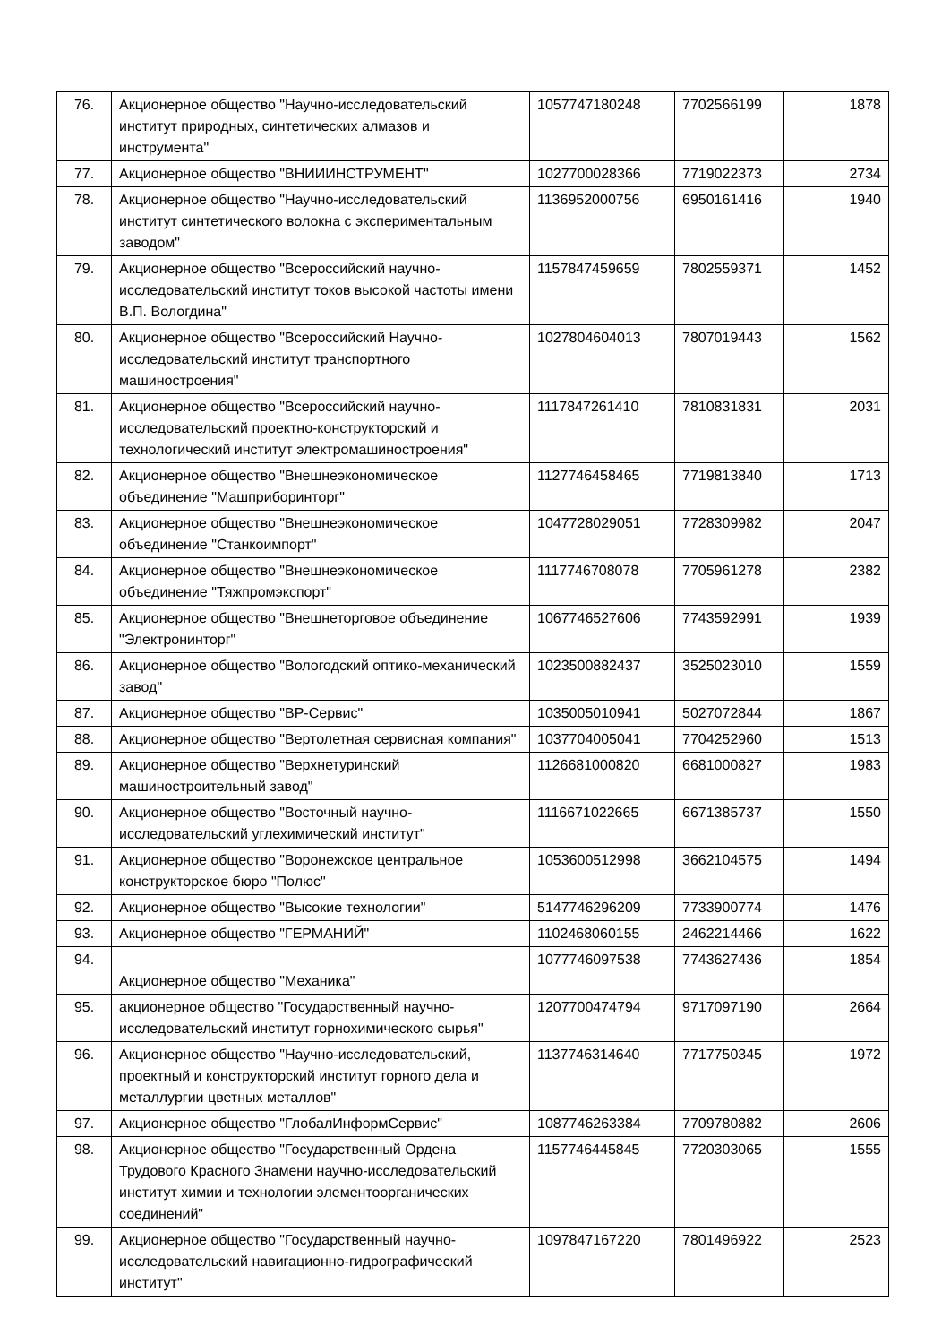| 76. | Акционерное общество "Научно-исследовательский институт природных, синтетических алмазов и инструмента" | 1057747180248 | 7702566199 | 1878 |
| 77. | Акционерное общество "ВНИИИНСТРУМЕНТ" | 1027700028366 | 7719022373 | 2734 |
| 78. | Акционерное общество "Научно-исследовательский институт синтетического волокна с экспериментальным заводом" | 1136952000756 | 6950161416 | 1940 |
| 79. | Акционерное общество "Всероссийский научно-исследовательский институт токов высокой частоты имени В.П. Вологдина" | 1157847459659 | 7802559371 | 1452 |
| 80. | Акционерное общество "Всероссийский Научно-исследовательский институт транспортного машиностроения" | 1027804604013 | 7807019443 | 1562 |
| 81. | Акционерное общество "Всероссийский научно-исследовательский проектно-конструкторский и технологический институт электромашиностроения" | 1117847261410 | 7810831831 | 2031 |
| 82. | Акционерное общество "Внешнеэкономическое объединение "Машприборинторг" | 1127746458465 | 7719813840 | 1713 |
| 83. | Акционерное общество "Внешнеэкономическое объединение "Станкоимпорт" | 1047728029051 | 7728309982 | 2047 |
| 84. | Акционерное общество "Внешнеэкономическое объединение "Тяжпромэкспорт" | 1117746708078 | 7705961278 | 2382 |
| 85. | Акционерное общество "Внешнеторговое объединение "Электронинторг" | 1067746527606 | 7743592991 | 1939 |
| 86. | Акционерное общество "Вологодский оптико-механический завод" | 1023500882437 | 3525023010 | 1559 |
| 87. | Акционерное общество "ВР-Сервис" | 1035005010941 | 5027072844 | 1867 |
| 88. | Акционерное общество "Вертолетная сервисная компания" | 1037704005041 | 7704252960 | 1513 |
| 89. | Акционерное общество "Верхнетуринский машиностроительный завод" | 1126681000820 | 6681000827 | 1983 |
| 90. | Акционерное общество "Восточный научно-исследовательский углехимический институт" | 1116671022665 | 6671385737 | 1550 |
| 91. | Акционерное общество "Воронежское центральное конструкторское бюро "Полюс" | 1053600512998 | 3662104575 | 1494 |
| 92. | Акционерное общество "Высокие технологии" | 5147746296209 | 7733900774 | 1476 |
| 93. | Акционерное общество "ГЕРМАНИЙ" | 1102468060155 | 2462214466 | 1622 |
| 94. | Акционерное общество "Механика" | 1077746097538 | 7743627436 | 1854 |
| 95. | акционерное общество "Государственный научно-исследовательский институт горнохимического сырья" | 1207700474794 | 9717097190 | 2664 |
| 96. | Акционерное общество "Научно-исследовательский, проектный и конструкторский институт горного дела и металлургии цветных металлов" | 1137746314640 | 7717750345 | 1972 |
| 97. | Акционерное общество "ГлобалИнформСервис" | 1087746263384 | 7709780882 | 2606 |
| 98. | Акционерное общество "Государственный Ордена Трудового Красного Знамени научно-исследовательский институт химии и технологии элементоорганических соединений" | 1157746445845 | 7720303065 | 1555 |
| 99. | Акционерное общество "Государственный научно-исследовательский навигационно-гидрографический институт" | 1097847167220 | 7801496922 | 2523 |